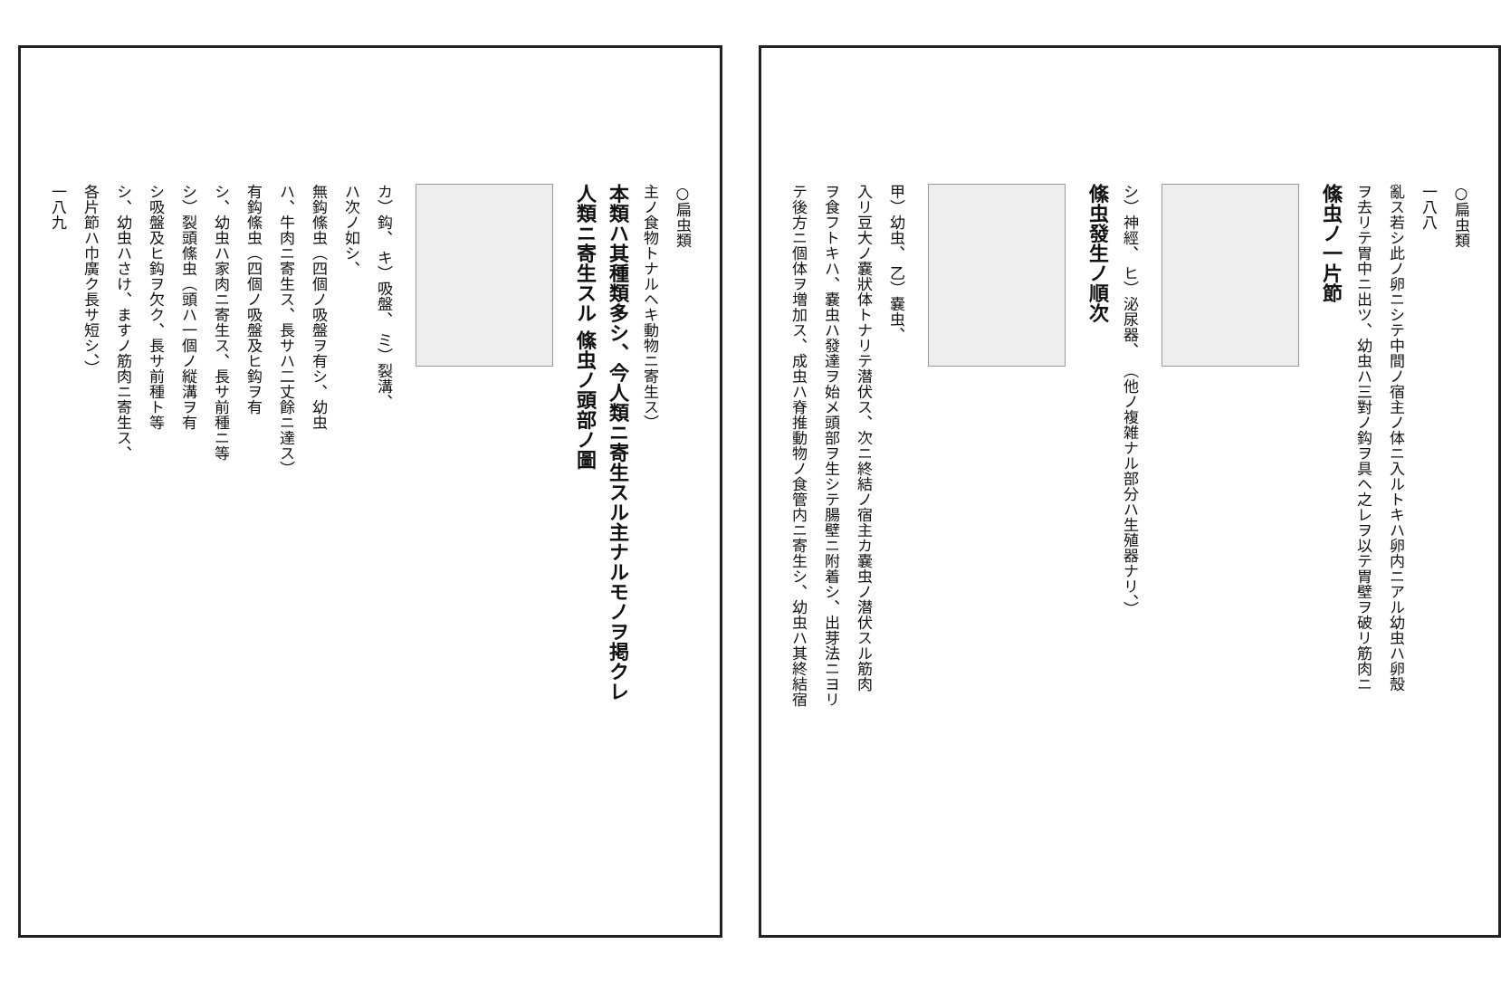○扁虫類
主ノ食物トナルヘキ動物ニ寄生ス）
本類ハ其種類多シ、今人類ニ寄生スル主ナルモノヲ掲クレ
人類ニ寄生スル 絛虫ノ頭部ノ圖
カ）鈎、 キ）吸盤、 ミ）裂溝、
ハ次ノ如シ、
無鈎絛虫（四個ノ吸盤ヲ有シ、幼虫
ハ、牛肉ニ寄生ス、長サハ二丈餘ニ達ス）
有鈎絛虫（四個ノ吸盤及ヒ鈎ヲ有
シ、幼虫ハ家肉ニ寄生ス、長サ前種ニ等
シ）裂頭絛虫（頭ハ一個ノ縦溝ヲ有
シ吸盤及ヒ鈎ヲ欠ク、長サ前種ト等
シ、幼虫ハさけ、ますノ筋肉ニ寄生ス、
各片節ハ巾廣ク長サ短シ、）
一八九
○扁虫類
一八八
亂ス若シ此ノ卵ニシテ中間ノ宿主ノ体ニ入ルトキハ卵内ニアル幼虫ハ卵殼
ヲ去リテ胃中ニ出ツ、幼虫ハ三對ノ鈎ヲ具ヘ之レヲ以テ胃壁ヲ破リ筋肉ニ
絛虫ノ一片節
シ）神經、 ヒ）泌尿器、 （他ノ複雑ナル部分ハ生殖器ナリ、）
絛虫發生ノ順次
甲）幼虫、 乙）嚢虫、
入リ豆大ノ嚢狀体トナリテ潜伏ス、次ニ終結ノ宿主カ嚢虫ノ潜伏スル筋肉
ヲ食フトキハ、嚢虫ハ發達ヲ始メ頭部ヲ生シテ腸壁ニ附着シ、出芽法ニヨリ
テ後方ニ個体ヲ増加ス、成虫ハ脊推動物ノ食管内ニ寄生シ、幼虫ハ其終結宿